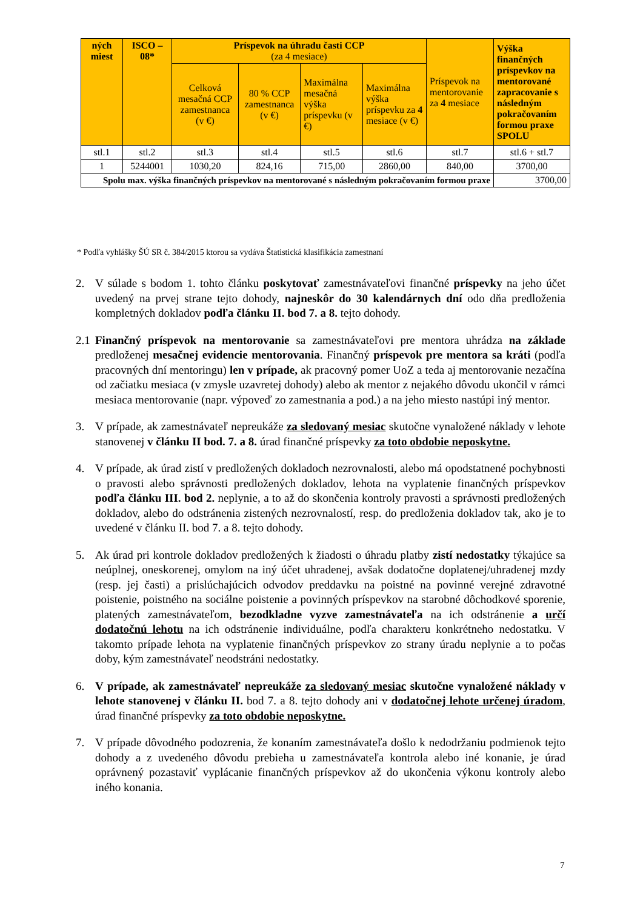| ných miest | ISCO – 08* | Príspevok na úhradu časti CCP (za 4 mesiace) | | | | Príspevok na mentorovanie za 4 mesiace | Výška finančných príspevkov na mentorované zapracovanie s následným pokračovaním formou praxe SPOLU |
| --- | --- | --- | --- | --- | --- | --- | --- |
| | | Celková mesačná CCP zamestnanca (v €) | 80 % CCP zamestnanca (v €) | Maximálna mesačná výška príspevku (v €) | Maximálna výška príspevku za 4 mesiace (v €) | | |
| stl.1 | stl.2 | stl.3 | stl.4 | stl.5 | stl.6 | stl.7 | stl.6 + stl.7 |
| 1 | 5244001 | 1030,20 | 824,16 | 715,00 | 2860,00 | 840,00 | 3700,00 |
| Spolu max. výška finančných príspevkov na mentorované s následným pokračovaním formou praxe | | | | | | | 3700,00 |
* Podľa vyhlášky ŠÚ SR č. 384/2015 ktorou sa vydáva Štatistická klasifikácia zamestnaní
2. V súlade s bodom 1. tohto článku poskytovať zamestnávateľovi finančné príspevky na jeho účet uvedený na prvej strane tejto dohody, najneskôr do 30 kalendárnych dní odo dňa predloženia kompletných dokladov podľa článku II. bod 7. a 8. tejto dohody.
2.1 Finančný príspevok na mentorovanie sa zamestnávateľovi pre mentora uhrádza na základe predloženej mesačnej evidencie mentorovania. Finančný príspevok pre mentora sa kráti (podľa pracovných dní mentoringu) len v prípade, ak pracovný pomer UoZ a teda aj mentorovanie nezačína od začiatku mesiaca (v zmysle uzavretej dohody) alebo ak mentor z nejakého dôvodu ukončil v rámci mesiaca mentorovanie (napr. výpoveď zo zamestnania a pod.) a na jeho miesto nastúpi iný mentor.
3. V prípade, ak zamestnávateľ nepreukáže za sledovaný mesiac skutočne vynaložené náklady v lehote stanovenej v článku II bod. 7. a 8. úrad finančné príspevky za toto obdobie neposkytne.
4. V prípade, ak úrad zistí v predložených dokladoch nezrovnalosti, alebo má opodstatnené pochybnosti o pravosti alebo správnosti predložených dokladov, lehota na vyplatenie finančných príspevkov podľa článku III. bod 2. neplynie, a to až do skončenia kontroly pravosti a správnosti predložených dokladov, alebo do odstránenia zistených nezrovnalostí, resp. do predloženia dokladov tak, ako je to uvedené v článku II. bod 7. a 8. tejto dohody.
5. Ak úrad pri kontrole dokladov predložených k žiadosti o úhradu platby zistí nedostatky týkajúce sa neúplnej, oneskorenej, omylom na iný účet uhradenej, avšak dodatočne doplatenej/uhradenej mzdy (resp. jej časti) a prislúchajúcich odvodov preddavku na poistné na povinné verejné zdravotné poistenie, poistného na sociálne poistenie a povinných príspevkov na starobné dôchodkové sporenie, platených zamestnávateľom, bezodkladne vyzve zamestnávateľa na ich odstránenie a určí dodatočnú lehotu na ich odstránenie individuálne, podľa charakteru konkrétneho nedostatku. V takomto prípade lehota na vyplatenie finančných príspevkov zo strany úradu neplynie a to počas doby, kým zamestnávateľ neodstráni nedostatky.
6. V prípade, ak zamestnávateľ nepreukáže za sledovaný mesiac skutočne vynaložené náklady v lehote stanovenej v článku II. bod 7. a 8. tejto dohody ani v dodatočnej lehote určenej úradom, úrad finančné príspevky za toto obdobie neposkytne.
7. V prípade dôvodného podozrenia, že konaním zamestnávateľa došlo k nedodržaniu podmienok tejto dohody a z uvedeného dôvodu prebieha u zamestnávateľa kontrola alebo iné konanie, je úrad oprávnený pozastaviť vyplácanie finančných príspevkov až do ukončenia výkonu kontroly alebo iného konania.
7